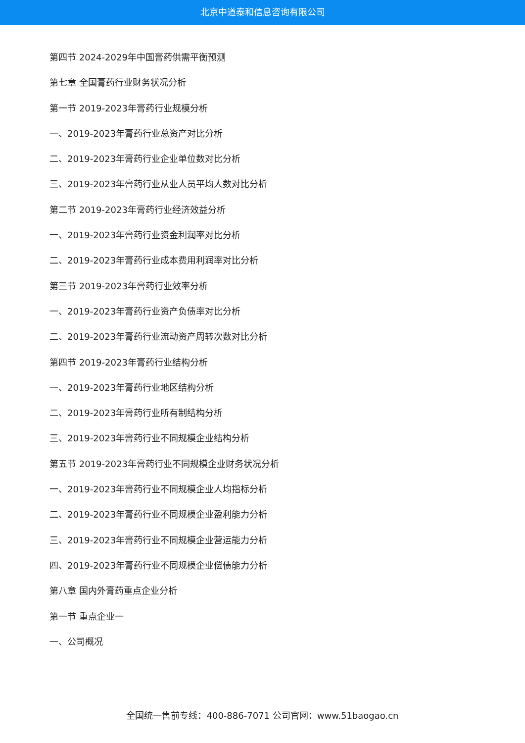北京中道泰和信息咨询有限公司
第四节 2024-2029年中国膏药供需平衡预测
第七章 全国膏药行业财务状况分析
第一节 2019-2023年膏药行业规模分析
一、2019-2023年膏药行业总资产对比分析
二、2019-2023年膏药行业企业单位数对比分析
三、2019-2023年膏药行业从业人员平均人数对比分析
第二节 2019-2023年膏药行业经济效益分析
一、2019-2023年膏药行业资金利润率对比分析
二、2019-2023年膏药行业成本费用利润率对比分析
第三节 2019-2023年膏药行业效率分析
一、2019-2023年膏药行业资产负债率对比分析
二、2019-2023年膏药行业流动资产周转次数对比分析
第四节 2019-2023年膏药行业结构分析
一、2019-2023年膏药行业地区结构分析
二、2019-2023年膏药行业所有制结构分析
三、2019-2023年膏药行业不同规模企业结构分析
第五节 2019-2023年膏药行业不同规模企业财务状况分析
一、2019-2023年膏药行业不同规模企业人均指标分析
二、2019-2023年膏药行业不同规模企业盈利能力分析
三、2019-2023年膏药行业不同规模企业营运能力分析
四、2019-2023年膏药行业不同规模企业偿债能力分析
第八章 国内外膏药重点企业分析
第一节 重点企业一
一、公司概况
全国统一售前专线：400-886-7071 公司官网：www.51baogao.cn